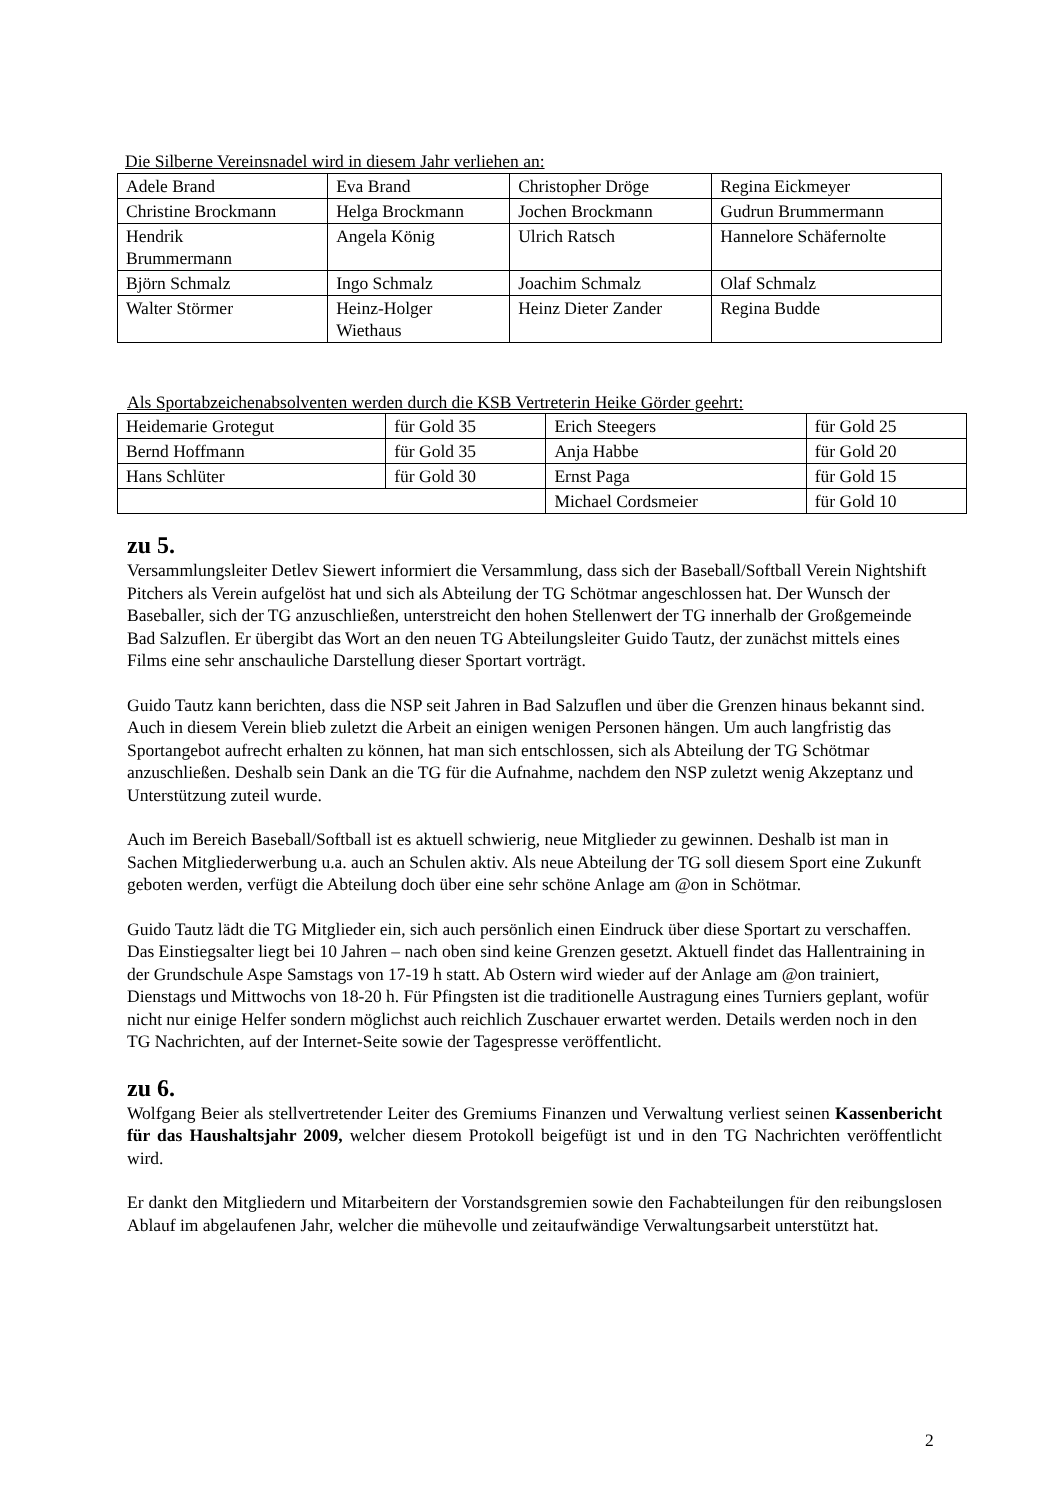Die Silberne Vereinsnadel wird in diesem Jahr verliehen an:
| Adele Brand | Eva Brand | Christopher Dröge | Regina Eickmeyer |
| Christine Brockmann | Helga Brockmann | Jochen Brockmann | Gudrun Brummermann |
| Hendrik Brummermann | Angela König | Ulrich Ratsch | Hannelore Schäfernolte |
| Björn Schmalz | Ingo Schmalz | Joachim Schmalz | Olaf Schmalz |
| Walter Störmer | Heinz-Holger Wiethaus | Heinz Dieter Zander | Regina Budde |
Als Sportabzeichenabsolventen werden durch die KSB Vertreterin Heike Görder geehrt:
| Heidemarie Grotegut | für Gold 35 | Erich Steegers | für Gold 25 |
| Bernd Hoffmann | für Gold 35 | Anja Habbe | für Gold 20 |
| Hans Schlüter | für Gold 30 | Ernst Paga | für Gold 15 |
| | | Michael Cordsmeier | für Gold 10 |
zu 5.
Versammlungsleiter Detlev Siewert informiert die Versammlung, dass sich der Baseball/Softball Verein Nightshift Pitchers als Verein aufgelöst hat und sich als Abteilung der TG Schötmar angeschlossen hat. Der Wunsch der Baseballer, sich der TG anzuschließen, unterstreicht den hohen Stellenwert der TG innerhalb der Großgemeinde Bad Salzuflen. Er übergibt das Wort an den neuen TG Abteilungsleiter Guido Tautz, der zunächst mittels eines Films eine sehr anschauliche Darstellung dieser Sportart vorträgt.
Guido Tautz kann berichten, dass die NSP seit Jahren in Bad Salzuflen und über die Grenzen hinaus bekannt sind. Auch in diesem Verein blieb zuletzt die Arbeit an einigen wenigen Personen hängen. Um auch langfristig das Sportangebot aufrecht erhalten zu können, hat man sich entschlossen, sich als Abteilung der TG Schötmar anzuschließen. Deshalb sein Dank an die TG für die Aufnahme, nachdem den NSP zuletzt wenig Akzeptanz und Unterstützung zuteil wurde.
Auch im Bereich Baseball/Softball ist es aktuell schwierig, neue Mitglieder zu gewinnen. Deshalb ist man in Sachen Mitgliederwerbung u.a. auch an Schulen aktiv. Als neue Abteilung der TG soll diesem Sport eine Zukunft geboten werden, verfügt die Abteilung doch über eine sehr schöne Anlage am @on in Schötmar.
Guido Tautz lädt die TG Mitglieder ein, sich auch persönlich einen Eindruck über diese Sportart zu verschaffen. Das Einstiegsalter liegt bei 10 Jahren – nach oben sind keine Grenzen gesetzt. Aktuell findet das Hallentraining in der Grundschule Aspe Samstags von 17-19 h statt. Ab Ostern wird wieder auf der Anlage am @on trainiert, Dienstags und Mittwochs von 18-20 h. Für Pfingsten ist die traditionelle Austragung eines Turniers geplant, wofür nicht nur einige Helfer sondern möglichst auch reichlich Zuschauer erwartet werden. Details werden noch in den TG Nachrichten, auf der Internet-Seite sowie der Tagespresse veröffentlicht.
zu 6.
Wolfgang Beier als stellvertretender Leiter des Gremiums Finanzen und Verwaltung verliest seinen Kassenbericht für das Haushaltsjahr 2009, welcher diesem Protokoll beigefügt ist und in den TG Nachrichten veröffentlicht wird.
Er dankt den Mitgliedern und Mitarbeitern der Vorstandsgremien sowie den Fachabteilungen für den reibungslosen Ablauf im abgelaufenen Jahr, welcher die mühevolle und zeitaufwändige Verwaltungsarbeit unterstützt hat.
2